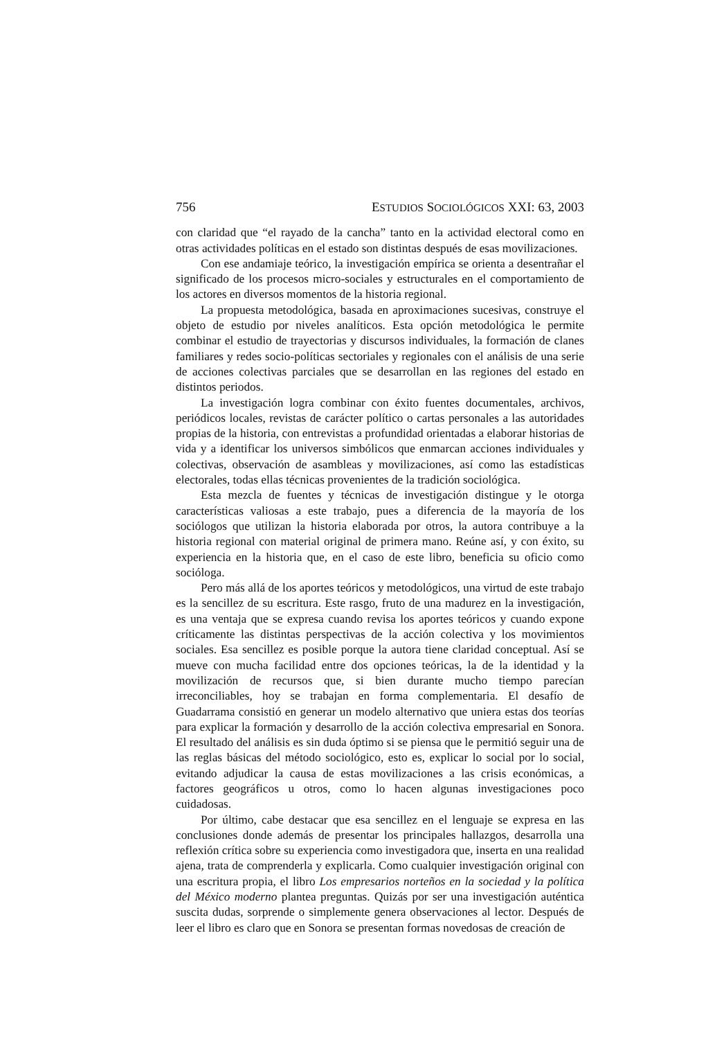756 ESTUDIOS SOCIOLÓGICOS XXI: 63, 2003
con claridad que “el rayado de la cancha” tanto en la actividad electoral como en otras actividades políticas en el estado son distintas después de esas movilizaciones.
Con ese andamiaje teórico, la investigación empírica se orienta a desentrañar el significado de los procesos micro-sociales y estructurales en el comportamiento de los actores en diversos momentos de la historia regional.
La propuesta metodológica, basada en aproximaciones sucesivas, construye el objeto de estudio por niveles analíticos. Esta opción metodológica le permite combinar el estudio de trayectorias y discursos individuales, la formación de clanes familiares y redes socio-políticas sectoriales y regionales con el análisis de una serie de acciones colectivas parciales que se desarrollan en las regiones del estado en distintos periodos.
La investigación logra combinar con éxito fuentes documentales, archivos, periódicos locales, revistas de carácter político o cartas personales a las autoridades propias de la historia, con entrevistas a profundidad orientadas a elaborar historias de vida y a identificar los universos simbólicos que enmarcan acciones individuales y colectivas, observación de asambleas y movilizaciones, así como las estadísticas electorales, todas ellas técnicas provenientes de la tradición sociológica.
Esta mezcla de fuentes y técnicas de investigación distingue y le otorga características valiosas a este trabajo, pues a diferencia de la mayoría de los sociólogos que utilizan la historia elaborada por otros, la autora contribuye a la historia regional con material original de primera mano. Reúne así, y con éxito, su experiencia en la historia que, en el caso de este libro, beneficia su oficio como socióloga.
Pero más allá de los aportes teóricos y metodológicos, una virtud de este trabajo es la sencillez de su escritura. Este rasgo, fruto de una madurez en la investigación, es una ventaja que se expresa cuando revisa los aportes teóricos y cuando expone críticamente las distintas perspectivas de la acción colectiva y los movimientos sociales. Esa sencillez es posible porque la autora tiene claridad conceptual. Así se mueve con mucha facilidad entre dos opciones teóricas, la de la identidad y la movilización de recursos que, si bien durante mucho tiempo parecían irreconciliables, hoy se trabajan en forma complementaria. El desafío de Guadarrama consistió en generar un modelo alternativo que uniera estas dos teorías para explicar la formación y desarrollo de la acción colectiva empresarial en Sonora. El resultado del análisis es sin duda óptimo si se piensa que le permitió seguir una de las reglas básicas del método sociológico, esto es, explicar lo social por lo social, evitando adjudicar la causa de estas movilizaciones a las crisis económicas, a factores geográficos u otros, como lo hacen algunas investigaciones poco cuidadosas.
Por último, cabe destacar que esa sencillez en el lenguaje se expresa en las conclusiones donde además de presentar los principales hallazgos, desarrolla una reflexión crítica sobre su experiencia como investigadora que, inserta en una realidad ajena, trata de comprenderla y explicarla. Como cualquier investigación original con una escritura propia, el libro Los empresarios norteños en la sociedad y la política del México moderno plantea preguntas. Quizás por ser una investigación auténtica suscita dudas, sorprende o simplemente genera observaciones al lector. Después de leer el libro es claro que en Sonora se presentan formas novedosas de creación de